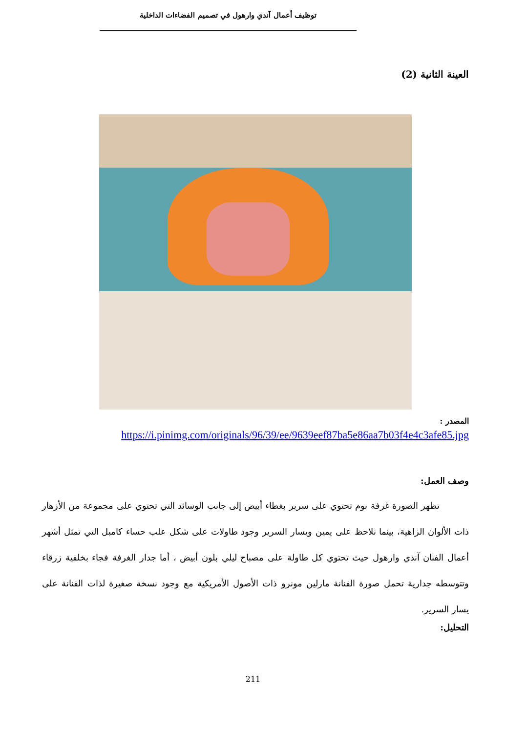توظيف أعمال آندي وارهول في تصميم الفضاءات الداخلية
العينة الثانية (2)
المصدر :
https://i.pinimg.com/originals/96/39/ee/9639eef87ba5e86aa7b03f4e4c3afe85.jpg
وصف العمل:
تظهر الصورة غرفة نوم تحتوي على سرير بغطاء أبيض إلى جانب الوسائد التي تحتوي على مجموعة من الأزهار ذات الألوان الزاهية، بينما نلاحظ على يمين ويسار السرير وجود طاولات على شكل علب حساء كامبل التي تمثل أشهر أعمال الفنان آندي وارهول حيث تحتوي كل طاولة على مصباح ليلي بلون أبيض ، أما جدار الغرفة فجاء بخلفية زرقاء وتتوسطه جدارية تحمل صورة الفنانة مارلين مونرو ذات الأصول الأمريكية مع وجود نسخة صغيرة لذات الفنانة على يسار السرير.
التحليل:
211